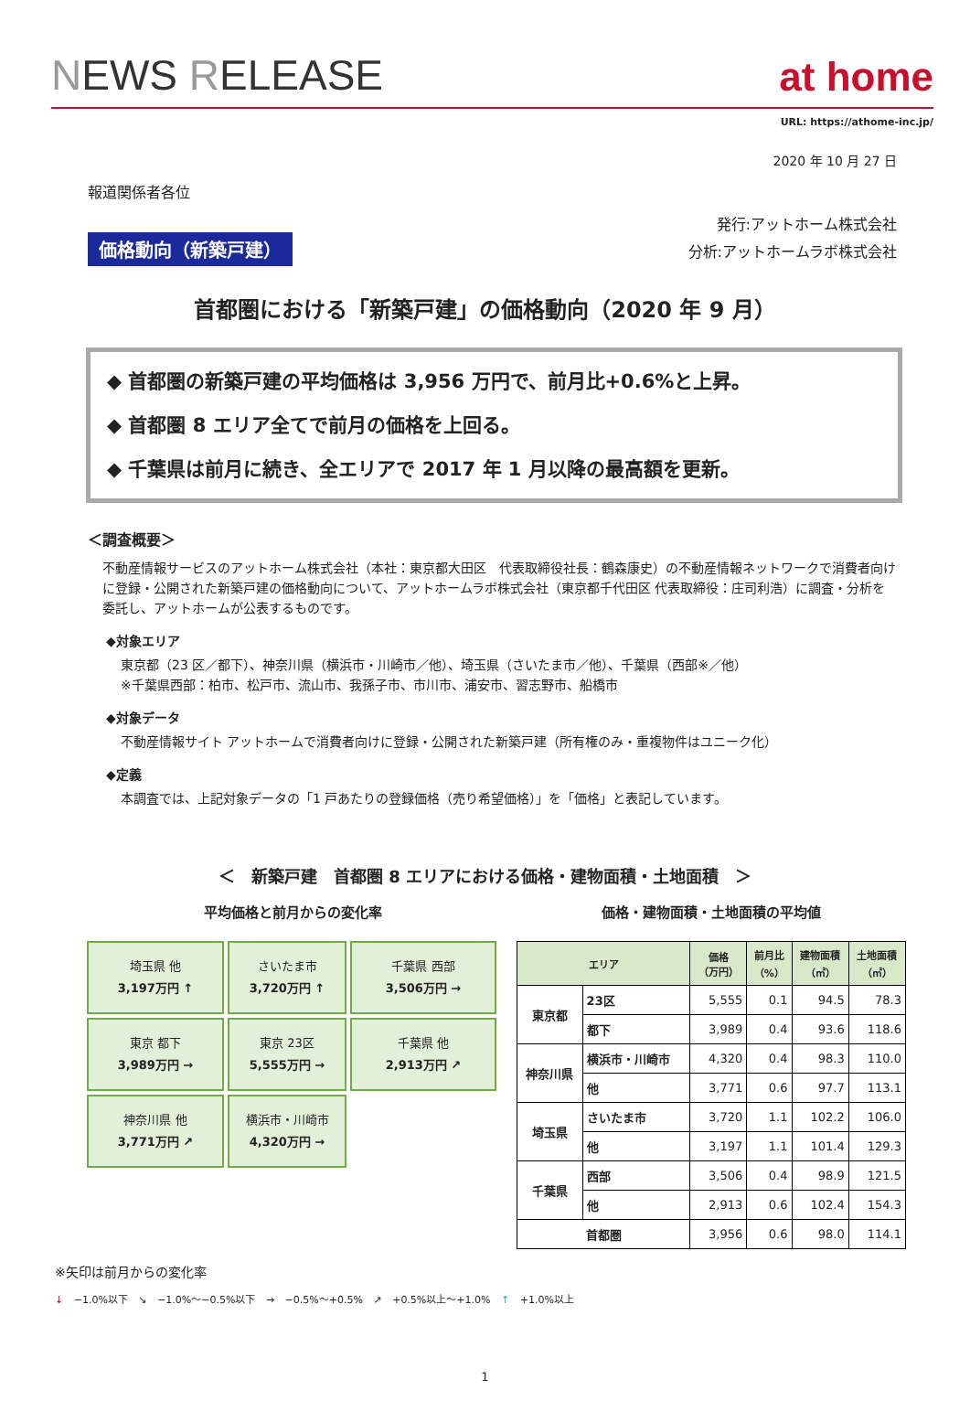NEWS RELEASE
at home
URL: https://athome-inc.jp/
2020 年 10 月 27 日
報道関係者各位
価格動向（新築戸建）
発行:アットホーム株式会社
分析:アットホームラボ株式会社
首都圏における「新築戸建」の価格動向（2020 年 9 月）
◆ 首都圏の新築戸建の平均価格は 3,956 万円で、前月比+0.6%と上昇。
◆ 首都圏 8 エリア全てで前月の価格を上回る。
◆ 千葉県は前月に続き、全エリアで 2017 年 1 月以降の最高額を更新。
＜調査概要＞
不動産情報サービスのアットホーム株式会社（本社：東京都大田区　代表取締役社長：鶴森康史）の不動産情報ネットワークで消費者向けに登録・公開された新築戸建の価格動向について、アットホームラボ株式会社（東京都千代田区 代表取締役：庄司利浩）に調査・分析を委託し、アットホームが公表するものです。
◆対象エリア
東京都（23 区／都下）、神奈川県（横浜市・川崎市／他）、埼玉県（さいたま市／他）、千葉県（西部※／他）
※千葉県西部：柏市、松戸市、流山市、我孫子市、市川市、浦安市、習志野市、船橋市
◆対象データ
不動産情報サイト アットホームで消費者向けに登録・公開された新築戸建（所有権のみ・重複物件はユニーク化）
◆定義
本調査では、上記対象データの「1 戸あたりの登録価格（売り希望価格）」を「価格」と表記しています。
＜　新築戸建　首都圏 8 エリアにおける価格・建物面積・土地面積　＞
平均価格と前月からの変化率
埼玉県 他
3,197万円 ↑
さいたま市
3,720万円 ↑
千葉県 西部
3,506万円 →
東京 都下
3,989万円 →
東京 23区
5,555万円 →
千葉県 他
2,913万円 ↗
神奈川県 他
3,771万円 ↗
横浜市・川崎市
4,320万円 →
価格・建物面積・土地面積の平均値
| エリア | | 価格 （万円） | 前月比 （%） | 建物面積 （㎡） | 土地面積 （㎡） |
| --- | --- | --- | --- | --- | --- |
| 東京都 | 23区 | 5,555 | 0.1 | 94.5 | 78.3 |
| | 都下 | 3,989 | 0.4 | 93.6 | 118.6 |
| 神奈川県 | 横浜市・川崎市 | 4,320 | 0.4 | 98.3 | 110.0 |
| | 他 | 3,771 | 0.6 | 97.7 | 113.1 |
| 埼玉県 | さいたま市 | 3,720 | 1.1 | 102.2 | 106.0 |
| | 他 | 3,197 | 1.1 | 101.4 | 129.3 |
| 千葉県 | 西部 | 3,506 | 0.4 | 98.9 | 121.5 |
| | 他 | 2,913 | 0.6 | 102.4 | 154.3 |
| 首都圏 | | 3,956 | 0.6 | 98.0 | 114.1 |
※矢印は前月からの変化率
↓ −1.0%以下 ↘ −1.0%〜−0.5%以下 → −0.5%〜+0.5% ↗ +0.5%以上〜+1.0% ↑ +1.0%以上
1